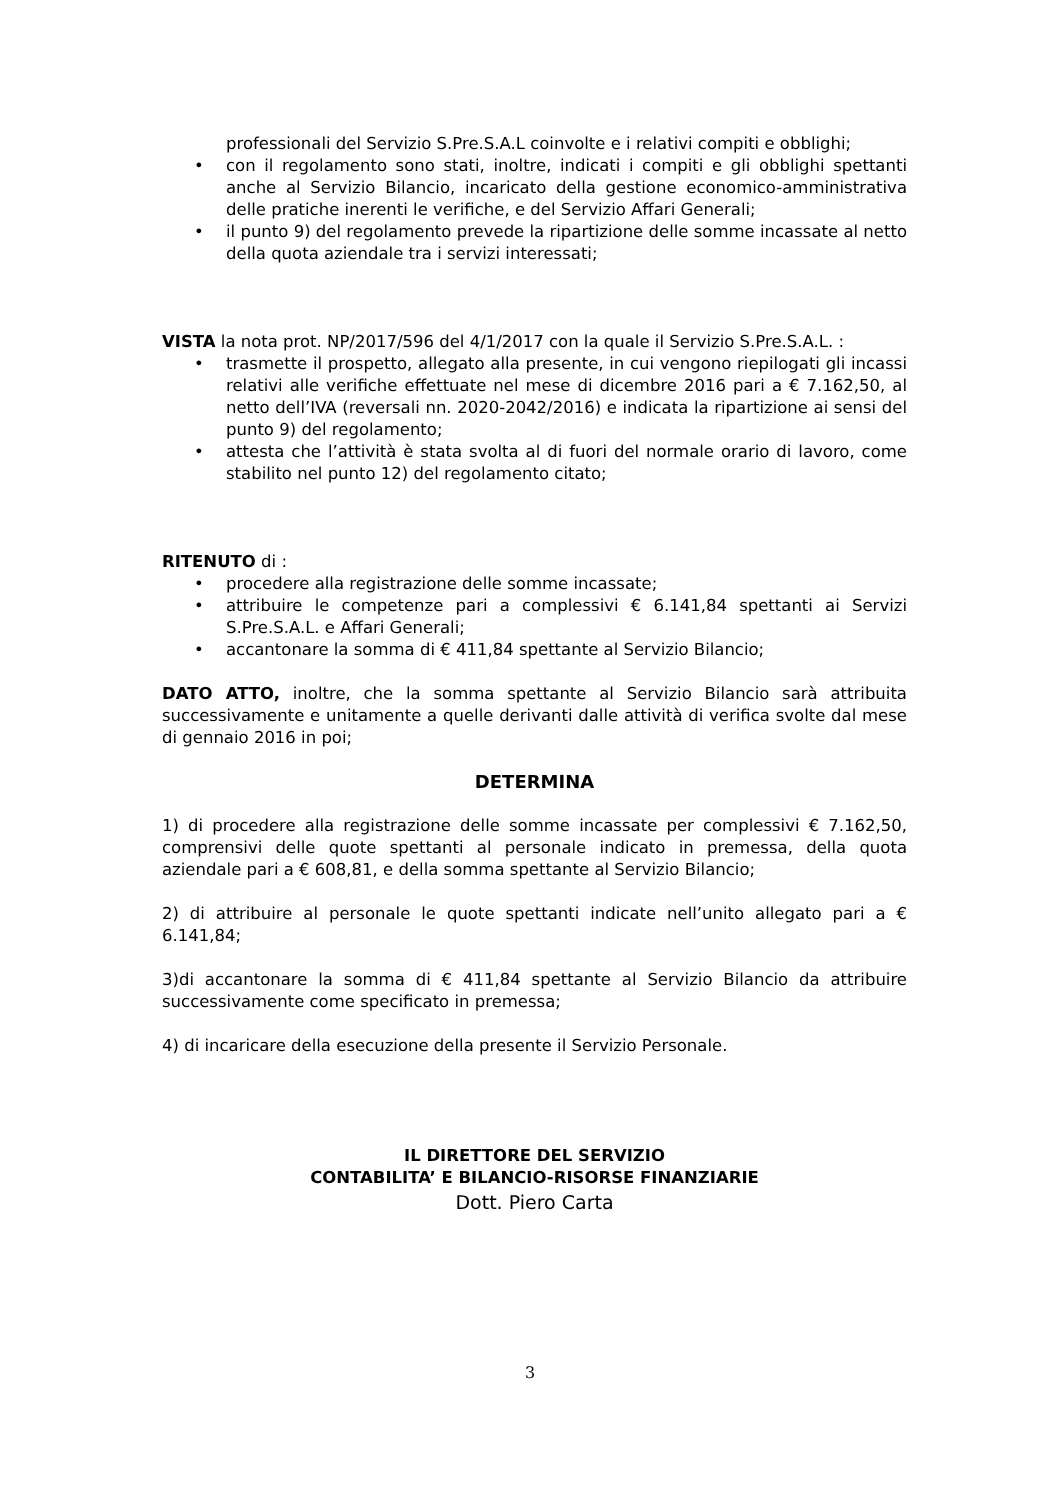professionali del Servizio S.Pre.S.A.L coinvolte e i relativi compiti e obblighi;
• con il regolamento sono stati, inoltre, indicati i compiti e gli obblighi spettanti anche al Servizio Bilancio, incaricato della gestione economico-amministrativa delle pratiche inerenti le verifiche, e del Servizio Affari Generali;
• il punto 9) del regolamento prevede la ripartizione delle somme incassate al netto della quota aziendale tra i servizi interessati;
VISTA la nota prot. NP/2017/596 del 4/1/2017 con la quale il Servizio S.Pre.S.A.L. :
• trasmette il prospetto, allegato alla presente, in cui vengono riepilogati gli incassi relativi alle verifiche effettuate nel mese di dicembre 2016 pari a € 7.162,50, al netto dell’IVA (reversali nn. 2020-2042/2016) e indicata la ripartizione ai sensi del punto 9) del regolamento;
• attesta che l’attività è stata svolta al di fuori del normale orario di lavoro, come stabilito nel punto 12) del regolamento citato;
RITENUTO di :
• procedere alla registrazione delle somme incassate;
• attribuire le competenze pari a complessivi € 6.141,84 spettanti ai Servizi S.Pre.S.A.L. e Affari Generali;
• accantonare la somma di € 411,84 spettante al Servizio Bilancio;
DATO ATTO, inoltre, che la somma spettante al Servizio Bilancio sarà attribuita successivamente e unitamente a quelle derivanti dalle attività di verifica svolte dal mese di gennaio 2016 in poi;
DETERMINA
1) di procedere alla registrazione delle somme incassate per complessivi € 7.162,50, comprensivi delle quote spettanti al personale indicato in premessa, della quota aziendale pari a € 608,81, e della somma spettante al Servizio Bilancio;
2) di attribuire al personale le quote spettanti indicate nell’unito allegato pari a € 6.141,84;
3)di accantonare la somma di € 411,84 spettante al Servizio Bilancio da attribuire successivamente come specificato in premessa;
4) di incaricare della esecuzione della presente il Servizio Personale.
IL DIRETTORE DEL SERVIZIO
CONTABILITA’ E BILANCIO-RISORSE FINANZIARIE
Dott. Piero Carta
3